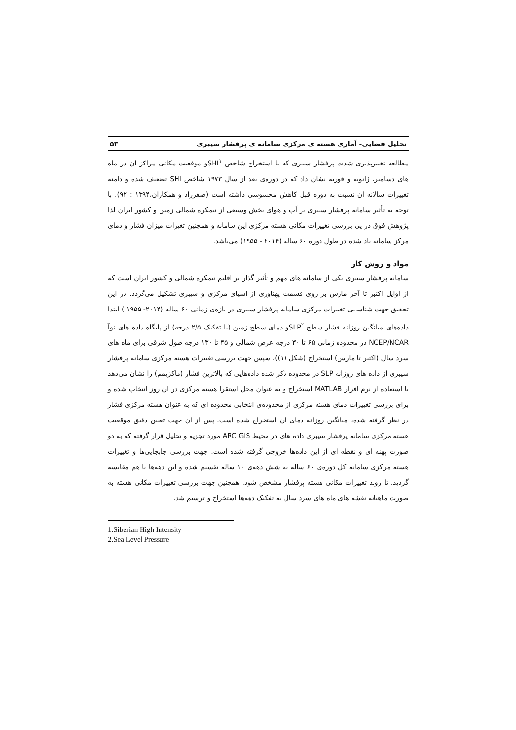تحلیل فضایی- آماری هسته ی مرکزی سامانه ی پرفشار سیبری ۵۳
مطالعه تغییرپذیری شدت پرفشار سیبری که با استخراج شاخص SHI<sup>۱</sup>و موقعیت مکانی مراکز ان در ماه های دسامبر، ژانویه و فوریه نشان داد که در دوره‌ی بعد از سال ۱۹۷۳ شاخص SHI تضعیف شده و دامنه تغییرات سالانه ان نسبت به دوره قبل کاهش محسوسی داشته است (صفرراد و همکاران،۱۳۹۴ : ۹۲). با توجه به تأثیر سامانه پرفشار سیبری بر آب و هوای بخش وسیعی از نیمکره شمالی زمین و کشور ایران لذا پژوهش فوق در پی بررسی تغییرات مکانی هسته مرکزی این سامانه و همچنین تغیرات میزان فشار و دمای مرکز سامانه یاد شده در طول دوره ۶۰ ساله (۲۰۱۴ - ۱۹۵۵) می‌باشد.
مواد و روش کار
سامانه پرفشار سیبری یکی از سامانه های مهم و تأثیر گذار بر اقلیم نیمکره شمالی و کشور ایران است که از اوایل اکتبر تا آخر مارس بر روی قسمت پهناوری از اسیای مرکزی و سیبری تشکیل می‌گردد. در این تحقیق جهت شناسایی تغییرات مرکزی سامانه پرفشار سیبری در بازه‌ی زمانی ۶۰ ساله (۲۰۱۴- ۱۹۵۵ ) ابتدا داده‌های میانگین روزانه فشار سطح SLP<sup>۲</sup>و دمای سطح زمین (با تفکیک ۲/۵ درجه) از پایگاه داده های نوآ NCEP/NCAR در محدوده زمانی ۶۵ تا ۳۰ درجه عرض شمالی و ۴۵ تا ۱۳۰ درجه طول شرقی برای ماه های سرد سال (اکتبر تا مارس) استخراج (شکل (۱))، سپس جهت بررسی تغییرات هسته مرکزی سامانه پرفشار سیبری از داده های روزانه SLP در محدوده ذکر شده داده‌هایی که بالاترین فشار (ماکزیمم) را نشان می‌دهد با استفاده از نرم افزار MATLAB استخراج و به عنوان محل استقرا هسته مرکزی در ان روز انتخاب شده و برای بررسی تغییرات دمای هسته مرکزی از محدوده‌ی انتخابی محدوده ای که به عنوان هسته مرکزی فشار در نظر گرفته شده، میانگین روزانه دمای ان استخراج شده است. پس از ان جهت تعیین دقیق موقعیت هسته مرکزی سامانه پرفشار سیبری داده های در محیط ARC GIS مورد تجزیه و تحلیل قرار گرفته که به دو صورت پهنه ای و نقطه ای از این داده‌ها خروجی گرفته شده است. جهت بررسی جابجایی‌ها و تغییرات هسته مرکزی سامانه کل دوره‌ی ۶۰ ساله به شش دهه‌ی ۱۰ ساله تقسیم شده و این دهه‌ها با هم مقایسه گردید. تا روند تغییرات مکانی هسته پرفشار مشخص شود. همچنین جهت بررسی تغییرات مکانی هسته به صورت ماهیانه نقشه های ماه های سرد سال به تفکیک دهه‌ها استخراج و ترسیم شد.
1.Siberian High Intensity
2.Sea Level Pressure